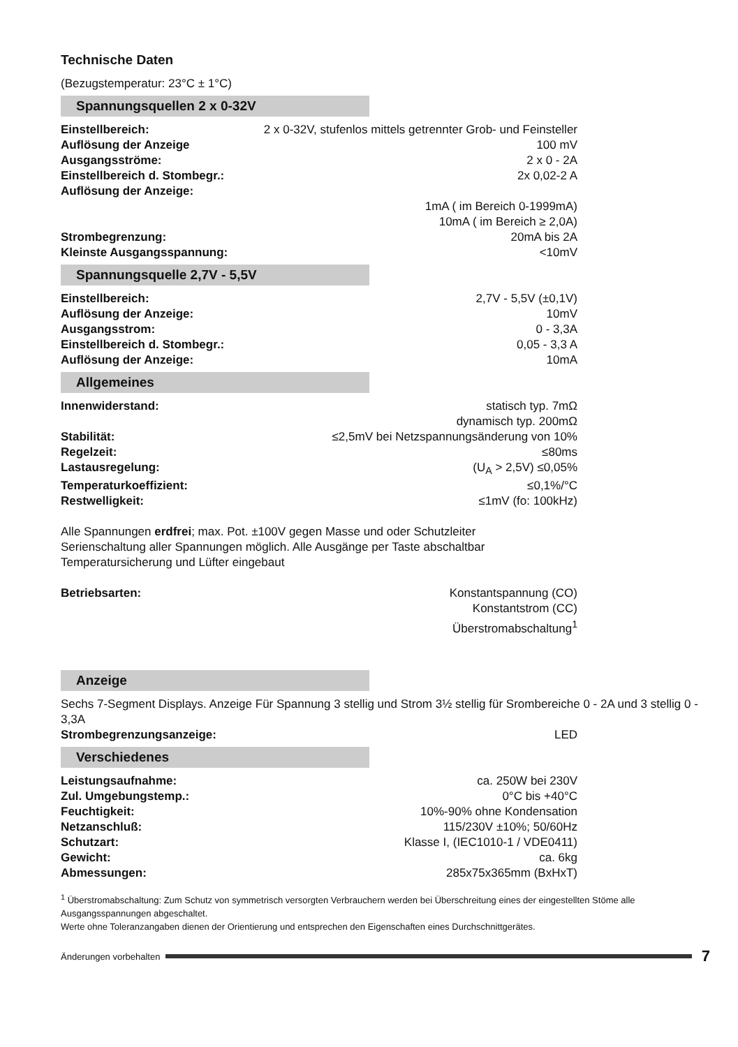Technische Daten
(Bezugstemperatur: 23°C ± 1°C)
Spannungsquellen 2 x 0-32V
| Einstellbereich: | 2 x 0-32V, stufenlos mittels getrennter Grob- und Feinsteller |
| Auflösung der Anzeige | 100 mV |
| Ausgangsströme: | 2 x 0 - 2A |
| Einstellbereich d. Stombegr.: | 2x 0,02-2 A |
| Auflösung der Anzeige: | |
| | 1mA ( im Bereich 0-1999mA) |
| | 10mA ( im Bereich ≥ 2,0A) |
| Strombegrenzung: | 20mA bis 2A |
| Kleinste Ausgangsspannung: | <10mV |
Spannungsquelle 2,7V - 5,5V
| Einstellbereich: | 2,7V - 5,5V (±0,1V) |
| Auflösung der Anzeige: | 10mV |
| Ausgangsstrom: | 0 - 3,3A |
| Einstellbereich d. Stombegr.: | 0,05 - 3,3 A |
| Auflösung der Anzeige: | 10mA |
Allgemeines
| Innenwiderstand: | statisch typ. 7mΩ dynamisch typ. 200mΩ |
| Stabilität: | ≤2,5mV bei Netzspannungsänderung von 10% |
| Regelzeit: | ≤80ms |
| Lastausregelung: | (U<sub>A</sub> > 2,5V) ≤0,05% |
| Temperaturkoeffizient: | ≤0,1%/°C |
| Restwelligkeit: | ≤1mV (fo: 100kHz) |
Alle Spannungen erdfrei; max. Pot. ±100V gegen Masse und oder Schutzleiter
Serienschaltung aller Spannungen möglich. Alle Ausgänge per Taste abschaltbar
Temperatursicherung und Lüfter eingebaut
| Betriebsarten: | Konstantspannung (CO) Konstantstrom (CC) Überstromabschaltung<sup>1</sup> |
Anzeige
Sechs 7-Segment Displays. Anzeige Für Spannung 3 stellig und Strom 3½ stellig für Srombereiche 0 - 2A und 3 stellig 0 - 3,3A
| Strombegrenzungsanzeige: | LED |
Verschiedenes
| Leistungsaufnahme: | ca. 250W bei 230V |
| Zul. Umgebungstemp.: | 0°C bis +40°C |
| Feuchtigkeit: | 10%-90% ohne Kondensation |
| Netzanschluß: | 115/230V ±10%; 50/60Hz |
| Schutzart: | Klasse I, (IEC1010-1 / VDE0411) |
| Gewicht: | ca. 6kg |
| Abmessungen: | 285x75x365mm (BxHxT) |
<sup>1</sup> Überstromabschaltung: Zum Schutz von symmetrisch versorgten Verbrauchern werden bei Überschreitung eines der eingestellten Stöme alle Ausgangsspannungen abgeschaltet.
Werte ohne Toleranzangaben dienen der Orientierung und entsprechen den Eigenschaften eines Durchschnittgerätes.
Änderungen vorbehalten 7